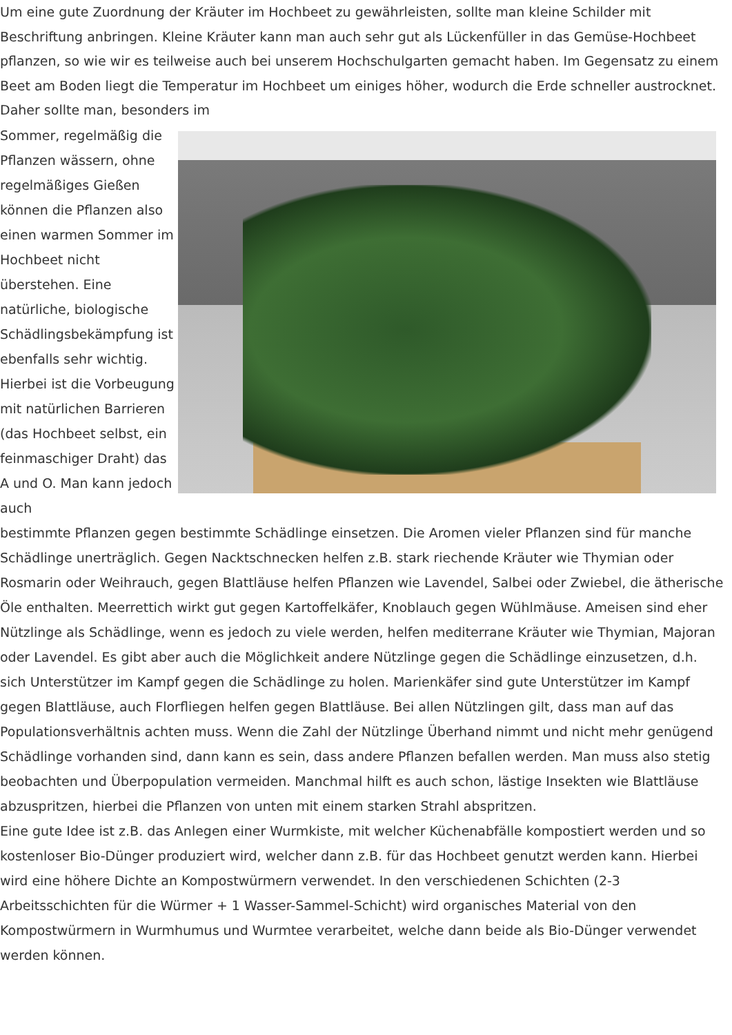Um eine gute Zuordnung der Kräuter im Hochbeet zu gewährleisten, sollte man kleine Schilder mit Beschriftung anbringen. Kleine Kräuter kann man auch sehr gut als Lückenfüller in das Gemüse-Hochbeet pflanzen, so wie wir es teilweise auch bei unserem Hochschulgarten gemacht haben. Im Gegensatz zu einem Beet am Boden liegt die Temperatur im Hochbeet um einiges höher, wodurch die Erde schneller austrocknet. Daher sollte man, besonders im
Sommer, regelmäßig die Pflanzen wässern, ohne regelmäßiges Gießen können die Pflanzen also einen warmen Sommer im Hochbeet nicht überstehen. Eine natürliche, biologische Schädlingsbekämpfung ist ebenfalls sehr wichtig. Hierbei ist die Vorbeugung mit natürlichen Barrieren (das Hochbeet selbst, ein feinmaschiger Draht) das A und O. Man kann jedoch auch
bestimmte Pflanzen gegen bestimmte Schädlinge einsetzen. Die Aromen vieler Pflanzen sind für manche Schädlinge unerträglich. Gegen Nacktschnecken helfen z.B. stark riechende Kräuter wie Thymian oder Rosmarin oder Weihrauch, gegen Blattläuse helfen Pflanzen wie Lavendel, Salbei oder Zwiebel, die ätherische Öle enthalten. Meerrettich wirkt gut gegen Kartoffelkäfer, Knoblauch gegen Wühlmäuse. Ameisen sind eher Nützlinge als Schädlinge, wenn es jedoch zu viele werden, helfen mediterrane Kräuter wie Thymian, Majoran oder Lavendel. Es gibt aber auch die Möglichkeit andere Nützlinge gegen die Schädlinge einzusetzen, d.h. sich Unterstützer im Kampf gegen die Schädlinge zu holen. Marienkäfer sind gute Unterstützer im Kampf gegen Blattläuse, auch Florfliegen helfen gegen Blattläuse. Bei allen Nützlingen gilt, dass man auf das Populationsverhältnis achten muss. Wenn die Zahl der Nützlinge Überhand nimmt und nicht mehr genügend Schädlinge vorhanden sind, dann kann es sein, dass andere Pflanzen befallen werden. Man muss also stetig beobachten und Überpopulation vermeiden. Manchmal hilft es auch schon, lästige Insekten wie Blattläuse abzuspritzen, hierbei die Pflanzen von unten mit einem starken Strahl abspritzen.
Eine gute Idee ist z.B. das Anlegen einer Wurmkiste, mit welcher Küchenabfälle kompostiert werden und so kostenloser Bio-Dünger produziert wird, welcher dann z.B. für das Hochbeet genutzt werden kann. Hierbei wird eine höhere Dichte an Kompostwürmern verwendet. In den verschiedenen Schichten (2-3 Arbeitsschichten für die Würmer + 1 Wasser-Sammel-Schicht) wird organisches Material von den Kompostwürmern in Wurmhumus und Wurmtee verarbeitet, welche dann beide als Bio-Dünger verwendet werden können.